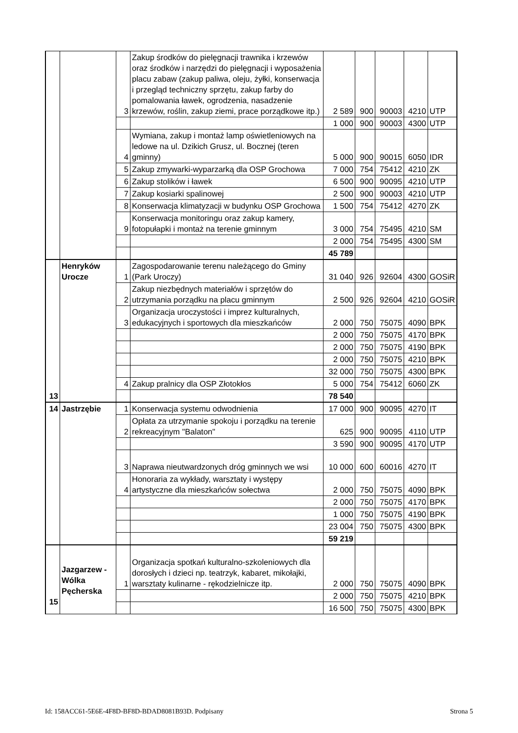| | | 3 | Zakup środków do pielęgnacji trawnika i krzewów oraz środków i narzędzi do pielęgnacji i wyposażenia placu zabaw (zakup paliwa, oleju, żyłki, konserwacja i przegląd techniczny sprzętu, zakup farby do pomalowania ławek, ogrodzenia, nasadzenie krzewów, roślin, zakup ziemi, prace porządkowe itp.) | 2 589 | 900 | 90003 | 4210 | UTP |
| | | | | 1 000 | 900 | 90003 | 4300 | UTP |
| | | 4 | Wymiana, zakup i montaż lamp oświetleniowych na ledowe na ul. Dzikich Grusz, ul. Bocznej (teren gminny) | 5 000 | 900 | 90015 | 6050 | IDR |
| | | 5 | Zakup zmywarki-wyparzarką dla OSP Grochowa | 7 000 | 754 | 75412 | 4210 | ZK |
| | | 6 | Zakup stolików i ławek | 6 500 | 900 | 90095 | 4210 | UTP |
| | | 7 | Zakup kosiarki spalinowej | 2 500 | 900 | 90003 | 4210 | UTP |
| | | 8 | Konserwacja klimatyzacji w budynku OSP Grochowa | 1 500 | 754 | 75412 | 4270 | ZK |
| | | 9 | Konserwacja monitoringu oraz zakup kamery, fotopułapki i montaż na terenie gminnym | 3 000 | 754 | 75495 | 4210 | SM |
| | | | | 2 000 | 754 | 75495 | 4300 | SM |
| | | | | 45 789 | | | | |
| 13 | Henryków Urocze | 1 | Zagospodarowanie terenu należącego do Gminy (Park Uroczy) | 31 040 | 926 | 92604 | 4300 | GOSiR |
| | | 2 | Zakup niezbędnych materiałów i sprzętów do utrzymania porządku na placu gminnym | 2 500 | 926 | 92604 | 4210 | GOSiR |
| | | 3 | Organizacja uroczystości i imprez kulturalnych, edukacyjnych i sportowych dla mieszkańców | 2 000 | 750 | 75075 | 4090 | BPK |
| | | | | 2 000 | 750 | 75075 | 4170 | BPK |
| | | | | 2 000 | 750 | 75075 | 4190 | BPK |
| | | | | 2 000 | 750 | 75075 | 4210 | BPK |
| | | | | 32 000 | 750 | 75075 | 4300 | BPK |
| | | 4 | Zakup pralnicy dla OSP Złotokłos | 5 000 | 754 | 75412 | 6060 | ZK |
| | | | | 78 540 | | | | |
| 14 | Jastrzębie | 1 | Konserwacja systemu odwodnienia | 17 000 | 900 | 90095 | 4270 | IT |
| | | 2 | Opłata za utrzymanie spokoju i porządku na terenie rekreacyjnym "Balaton" | 625 | 900 | 90095 | 4110 | UTP |
| | | | | 3 590 | 900 | 90095 | 4170 | UTP |
| | | 3 | Naprawa nieutwardzonych dróg gminnych we wsi | 10 000 | 600 | 60016 | 4270 | IT |
| | | 4 | Honoraria za wykłady, warsztaty i występy artystyczne dla mieszkańców sołectwa | 2 000 | 750 | 75075 | 4090 | BPK |
| | | | | 2 000 | 750 | 75075 | 4170 | BPK |
| | | | | 1 000 | 750 | 75075 | 4190 | BPK |
| | | | | 23 004 | 750 | 75075 | 4300 | BPK |
| | | | | 59 219 | | | | |
| 15 | Jazgarzew - Wólka Pęcherska | 1 | Organizacja spotkań kulturalno-szkoleniowych dla dorosłych i dzieci np. teatrzyk, kabaret, mikołajki, warsztaty kulinarne - rękodzielnicze itp. | 2 000 | 750 | 75075 | 4090 | BPK |
| | | | | 2 000 | 750 | 75075 | 4210 | BPK |
| | | | | 16 500 | 750 | 75075 | 4300 | BPK |
Id: 158ACC61-5E6E-4F8D-BF8D-BDAD8081B93D. Podpisany Strona 5